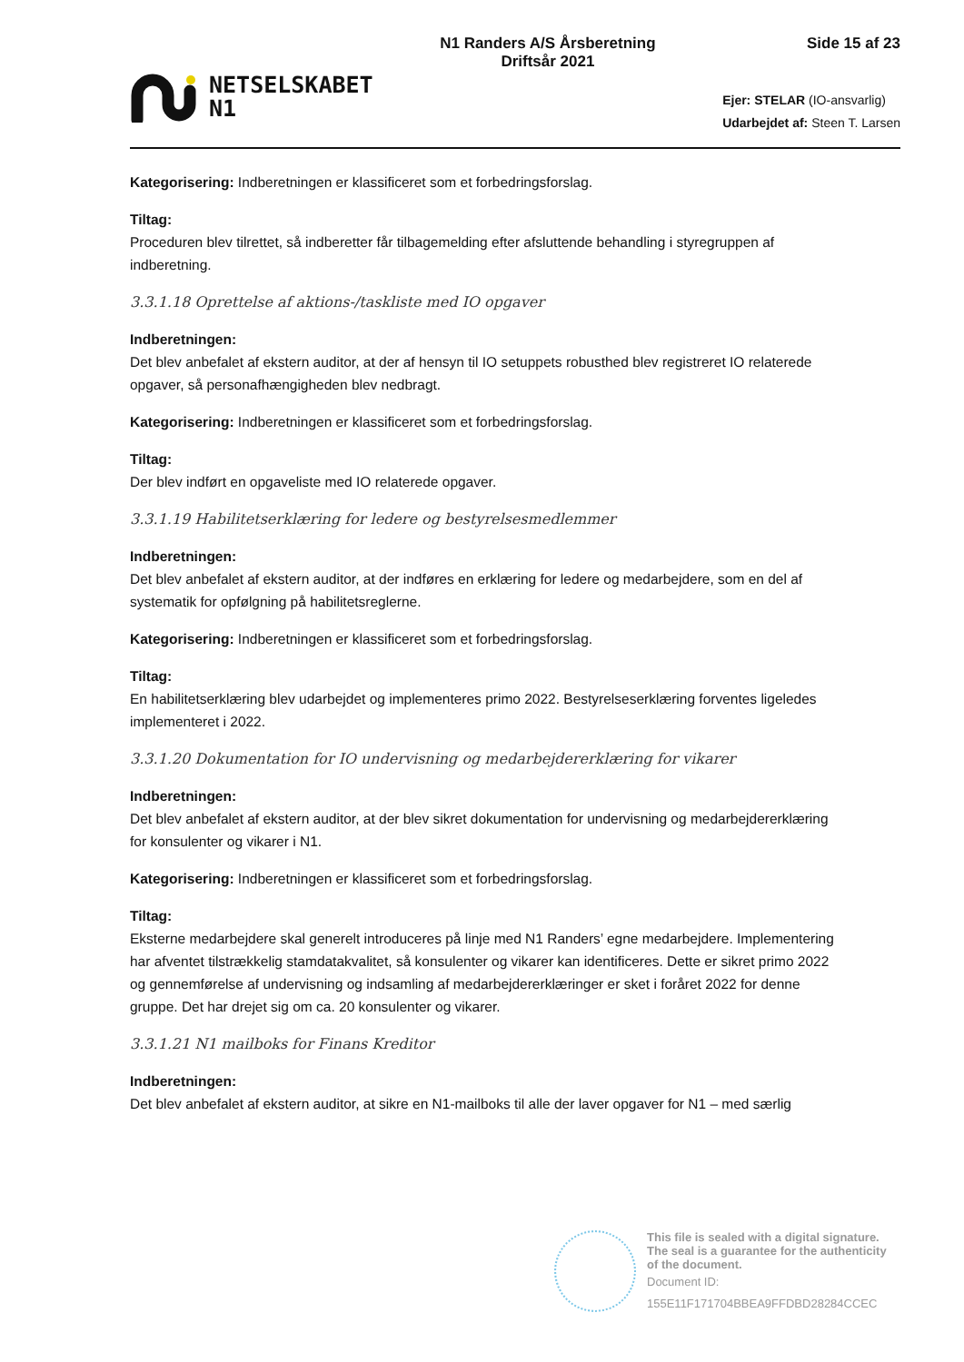NETSELSKABET
N1
N1 Randers A/S Årsberetning
Driftsår 2021
Side 15 af 23
Ejer: STELAR (IO-ansvarlig)
Udarbejdet af: Steen T. Larsen
Kategorisering: Indberetningen er klassificeret som et forbedringsforslag.
Tiltag:
Proceduren blev tilrettet, så indberetter får tilbagemelding efter afsluttende behandling i styregruppen af indberetning.
3.3.1.18 Oprettelse af aktions-/taskliste med IO opgaver
Indberetningen:
Det blev anbefalet af ekstern auditor, at der af hensyn til IO setuppets robusthed blev registreret IO relaterede opgaver, så personafhængigheden blev nedbragt.
Kategorisering: Indberetningen er klassificeret som et forbedringsforslag.
Tiltag:
Der blev indført en opgaveliste med IO relaterede opgaver.
3.3.1.19 Habilitetserklæring for ledere og bestyrelsesmedlemmer
Indberetningen:
Det blev anbefalet af ekstern auditor, at der indføres en erklæring for ledere og medarbejdere, som en del af systematik for opfølgning på habilitetsreglerne.
Kategorisering: Indberetningen er klassificeret som et forbedringsforslag.
Tiltag:
En habilitetserklæring blev udarbejdet og implementeres primo 2022. Bestyrelseserklæring forventes ligeledes implementeret i 2022.
3.3.1.20 Dokumentation for IO undervisning og medarbejdererklæring for vikarer
Indberetningen:
Det blev anbefalet af ekstern auditor, at der blev sikret dokumentation for undervisning og medarbejdererklæring for konsulenter og vikarer i N1.
Kategorisering: Indberetningen er klassificeret som et forbedringsforslag.
Tiltag:
Eksterne medarbejdere skal generelt introduceres på linje med N1 Randers’ egne medarbejdere. Implementering har afventet tilstrækkelig stamdatakvalitet, så konsulenter og vikarer kan identificeres. Dette er sikret primo 2022 og gennemførelse af undervisning og indsamling af medarbejdererklæringer er sket i foråret 2022 for denne gruppe. Det har drejet sig om ca. 20 konsulenter og vikarer.
3.3.1.21 N1 mailboks for Finans Kreditor
Indberetningen:
Det blev anbefalet af ekstern auditor, at sikre en N1-mailboks til alle der laver opgaver for N1 – med særlig
This file is sealed with a digital signature.
The seal is a guarantee for the authenticity
of the document.
Document ID:
155E11F171704BBEA9FFDBD28284CCEC